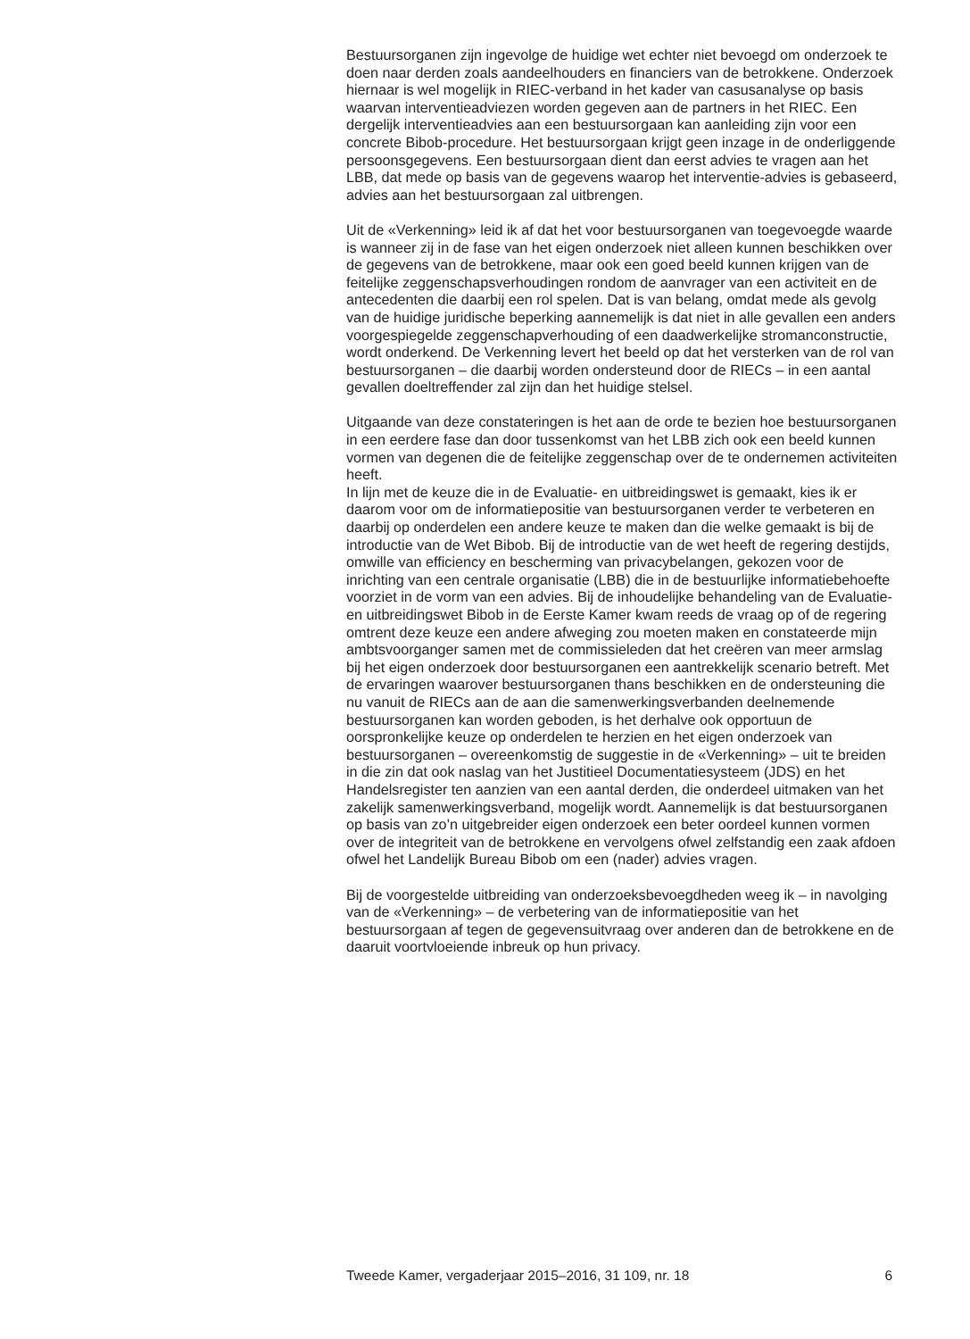Bestuursorganen zijn ingevolge de huidige wet echter niet bevoegd om onderzoek te doen naar derden zoals aandeelhouders en financiers van de betrokkene. Onderzoek hiernaar is wel mogelijk in RIEC-verband in het kader van casusanalyse op basis waarvan interventieadviezen worden gegeven aan de partners in het RIEC. Een dergelijk interventieadvies aan een bestuursorgaan kan aanleiding zijn voor een concrete Bibob-procedure. Het bestuursorgaan krijgt geen inzage in de onderliggende persoonsgegevens. Een bestuursorgaan dient dan eerst advies te vragen aan het LBB, dat mede op basis van de gegevens waarop het interventie-advies is gebaseerd, advies aan het bestuursorgaan zal uitbrengen.
Uit de «Verkenning» leid ik af dat het voor bestuursorganen van toegevoegde waarde is wanneer zij in de fase van het eigen onderzoek niet alleen kunnen beschikken over de gegevens van de betrokkene, maar ook een goed beeld kunnen krijgen van de feitelijke zeggenschapsverhoudingen rondom de aanvrager van een activiteit en de antecedenten die daarbij een rol spelen. Dat is van belang, omdat mede als gevolg van de huidige juridische beperking aannemelijk is dat niet in alle gevallen een anders voorgespiegelde zeggenschapverhouding of een daadwerkelijke stromanconstructie, wordt onderkend. De Verkenning levert het beeld op dat het versterken van de rol van bestuursorganen – die daarbij worden ondersteund door de RIECs – in een aantal gevallen doeltreffender zal zijn dan het huidige stelsel.
Uitgaande van deze constateringen is het aan de orde te bezien hoe bestuursorganen in een eerdere fase dan door tussenkomst van het LBB zich ook een beeld kunnen vormen van degenen die de feitelijke zeggenschap over de te ondernemen activiteiten heeft.
In lijn met de keuze die in de Evaluatie- en uitbreidingswet is gemaakt, kies ik er daarom voor om de informatiepositie van bestuursorganen verder te verbeteren en daarbij op onderdelen een andere keuze te maken dan die welke gemaakt is bij de introductie van de Wet Bibob. Bij de introductie van de wet heeft de regering destijds, omwille van efficiency en bescherming van privacybelangen, gekozen voor de inrichting van een centrale organisatie (LBB) die in de bestuurlijke informatiebehoefte voorziet in de vorm van een advies. Bij de inhoudelijke behandeling van de Evaluatie- en uitbreidingswet Bibob in de Eerste Kamer kwam reeds de vraag op of de regering omtrent deze keuze een andere afweging zou moeten maken en constateerde mijn ambtsvoorganger samen met de commissieleden dat het creëren van meer armslag bij het eigen onderzoek door bestuursorganen een aantrekkelijk scenario betreft. Met de ervaringen waarover bestuursorganen thans beschikken en de ondersteuning die nu vanuit de RIECs aan de aan die samenwerkingsverbanden deelnemende bestuursorganen kan worden geboden, is het derhalve ook opportuun de oorspronkelijke keuze op onderdelen te herzien en het eigen onderzoek van bestuursorganen – overeenkomstig de suggestie in de «Verkenning» – uit te breiden in die zin dat ook naslag van het Justitieel Documentatiesysteem (JDS) en het Handelsregister ten aanzien van een aantal derden, die onderdeel uitmaken van het zakelijk samenwerkingsverband, mogelijk wordt. Aannemelijk is dat bestuursorganen op basis van zo’n uitgebreider eigen onderzoek een beter oordeel kunnen vormen over de integriteit van de betrokkene en vervolgens ofwel zelfstandig een zaak afdoen ofwel het Landelijk Bureau Bibob om een (nader) advies vragen.
Bij de voorgestelde uitbreiding van onderzoeksbevoegdheden weeg ik – in navolging van de «Verkenning» – de verbetering van de informatiepositie van het bestuursorgaan af tegen de gegevensuitvraag over anderen dan de betrokkene en de daaruit voortvloeiende inbreuk op hun privacy.
Tweede Kamer, vergaderjaar 2015–2016, 31 109, nr. 18 6